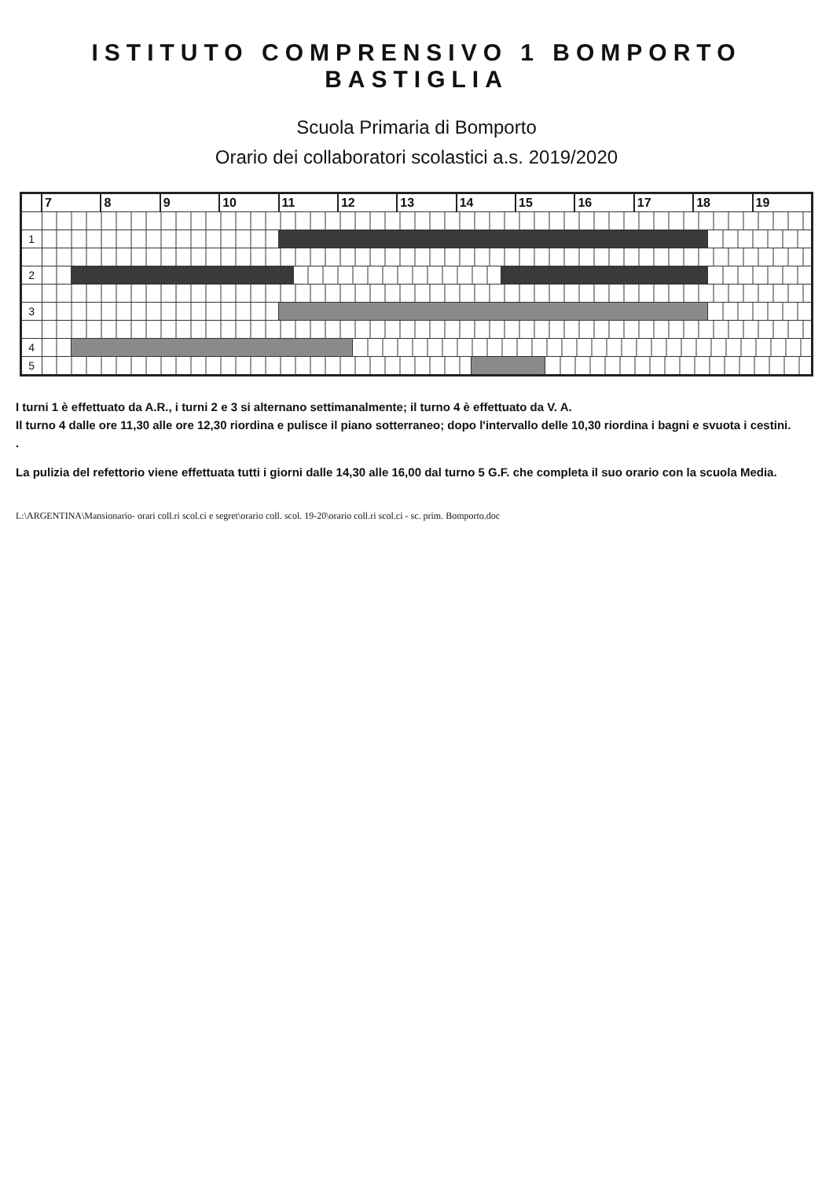ISTITUTO COMPRENSIVO 1 BOMPORTO BASTIGLIA
Scuola Primaria di Bomporto
Orario dei collaboratori scolastici a.s. 2019/2020
| | 7 | | 8 | 9 | 10 | 11 | | 12 | | 13 | 14 | | | 15 | | 16 | 17 | 18 | | 19 |
| 1 | | | | | | | | | | | | | | | | | | | | |
| 2 | | | | | | | | | | | | | | | | | | | | |
| 3 | | | | | | | | | | | | | | | | | | | | |
| 4 | | | | | | | | | | | | | | | | | | | | |
| 5 | | | | | | | | | | | | | | | | | | | | |
I turni 1 è effettuato da A.R., i turni 2 e 3 si alternano settimanalmente; il turno 4 è effettuato da V. A.
Il turno 4 dalle ore 11,30 alle ore 12,30 riordina e pulisce il piano sotterraneo; dopo l'intervallo delle 10,30 riordina i bagni e svuota i cestini.
.
La pulizia del refettorio viene effettuata tutti i giorni dalle 14,30 alle 16,00 dal turno 5 G.F. che completa il suo orario con la scuola Media.
L:\ARGENTINA\Mansionario- orari coll.ri scol.ci e segret\orario coll. scol. 19-20\orario coll.ri scol.ci - sc. prim. Bomporto.doc